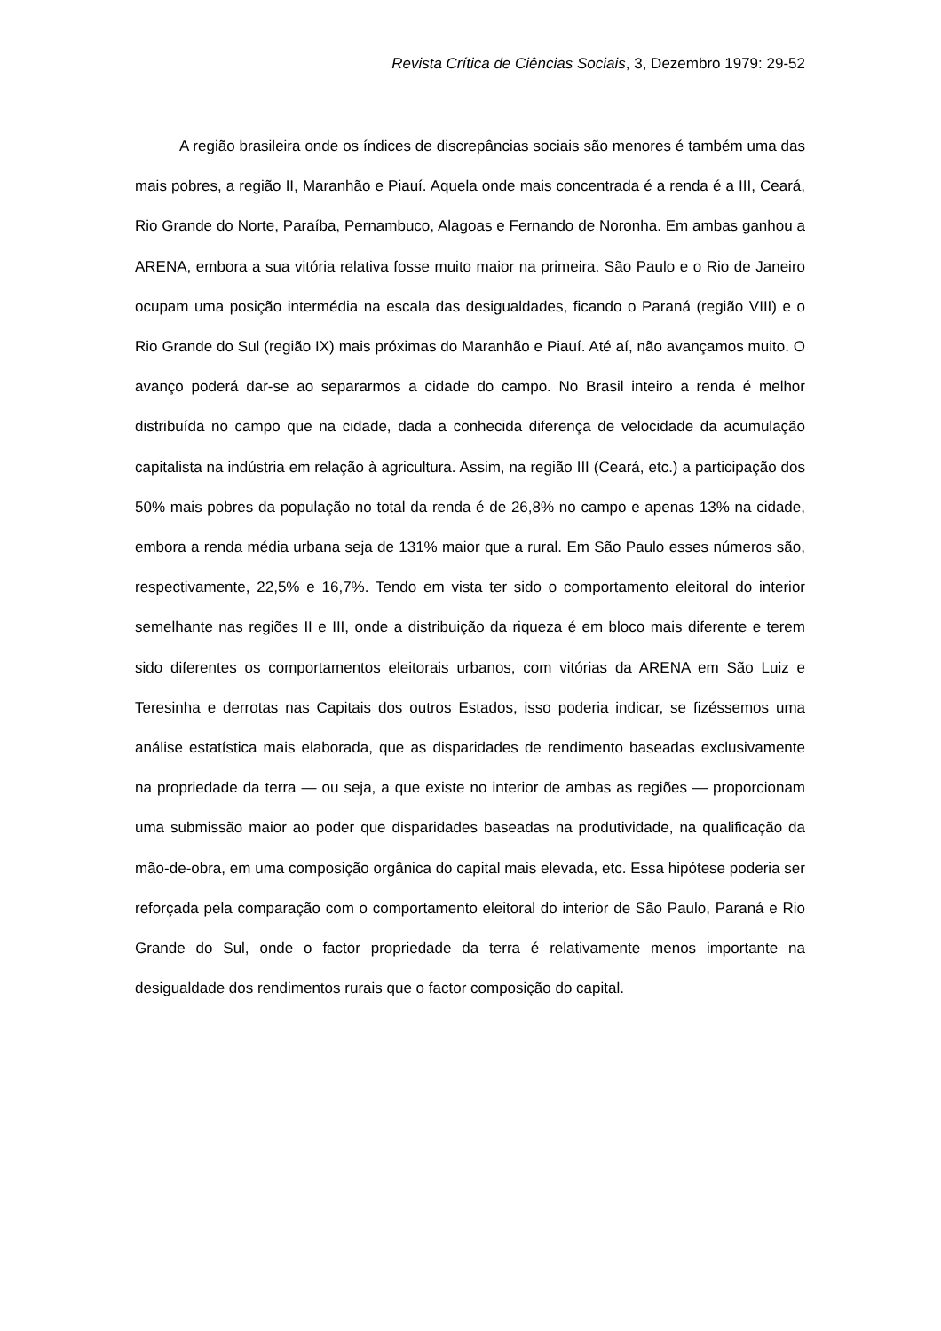Revista Crítica de Ciências Sociais, 3, Dezembro 1979: 29-52
A região brasileira onde os índices de discrepâncias sociais são menores é também uma das mais pobres, a região II, Maranhão e Piauí. Aquela onde mais concentrada é a renda é a III, Ceará, Rio Grande do Norte, Paraíba, Pernambuco, Alagoas e Fernando de Noronha. Em ambas ganhou a ARENA, embora a sua vitória relativa fosse muito maior na primeira. São Paulo e o Rio de Janeiro ocupam uma posição intermédia na escala das desigualdades, ficando o Paraná (região VIII) e o Rio Grande do Sul (região IX) mais próximas do Maranhão e Piauí. Até aí, não avançamos muito. O avanço poderá dar-se ao separarmos a cidade do campo. No Brasil inteiro a renda é melhor distribuída no campo que na cidade, dada a conhecida diferença de velocidade da acumulação capitalista na indústria em relação à agricultura. Assim, na região III (Ceará, etc.) a participação dos 50% mais pobres da população no total da renda é de 26,8% no campo e apenas 13% na cidade, embora a renda média urbana seja de 131% maior que a rural. Em São Paulo esses números são, respectivamente, 22,5% e 16,7%. Tendo em vista ter sido o comportamento eleitoral do interior semelhante nas regiões II e III, onde a distribuição da riqueza é em bloco mais diferente e terem sido diferentes os comportamentos eleitorais urbanos, com vitórias da ARENA em São Luiz e Teresinha e derrotas nas Capitais dos outros Estados, isso poderia indicar, se fizéssemos uma análise estatística mais elaborada, que as disparidades de rendimento baseadas exclusivamente na propriedade da terra — ou seja, a que existe no interior de ambas as regiões — proporcionam uma submissão maior ao poder que disparidades baseadas na produtividade, na qualificação da mão-de-obra, em uma composição orgânica do capital mais elevada, etc. Essa hipótese poderia ser reforçada pela comparação com o comportamento eleitoral do interior de São Paulo, Paraná e Rio Grande do Sul, onde o factor propriedade da terra é relativamente menos importante na desigualdade dos rendimentos rurais que o factor composição do capital.